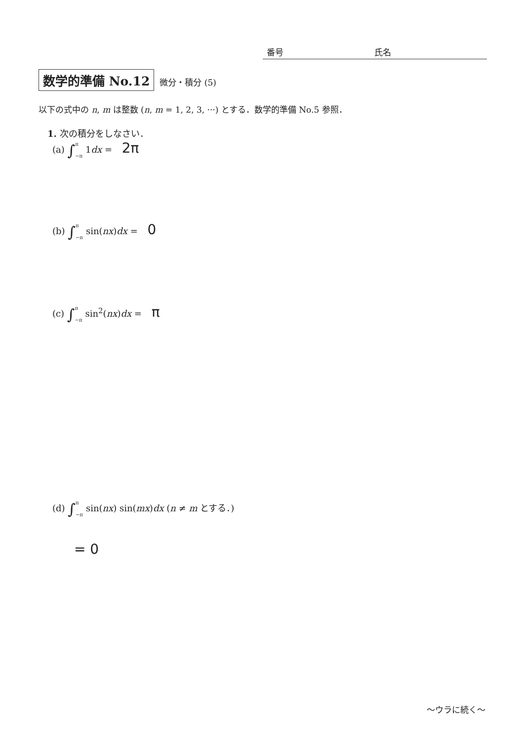番号 氏名
数学的準備 No.12 微分・積分 (5)
以下の式中の n, m は整数 (n, m = 1, 2, 3, ···) とする．数学的準備 No.5 参照．
1. 次の積分をしなさい．
(a) ∫π
−π 1dx = 2π
(b) ∫π
−π sin(nx)dx = 0
(c) ∫π
−π sin<sup>2</sup>(nx)dx = π
(d) ∫π
−π sin(nx) sin(mx)dx (n ≠ m とする．)
= 0
〜ウラに続く〜